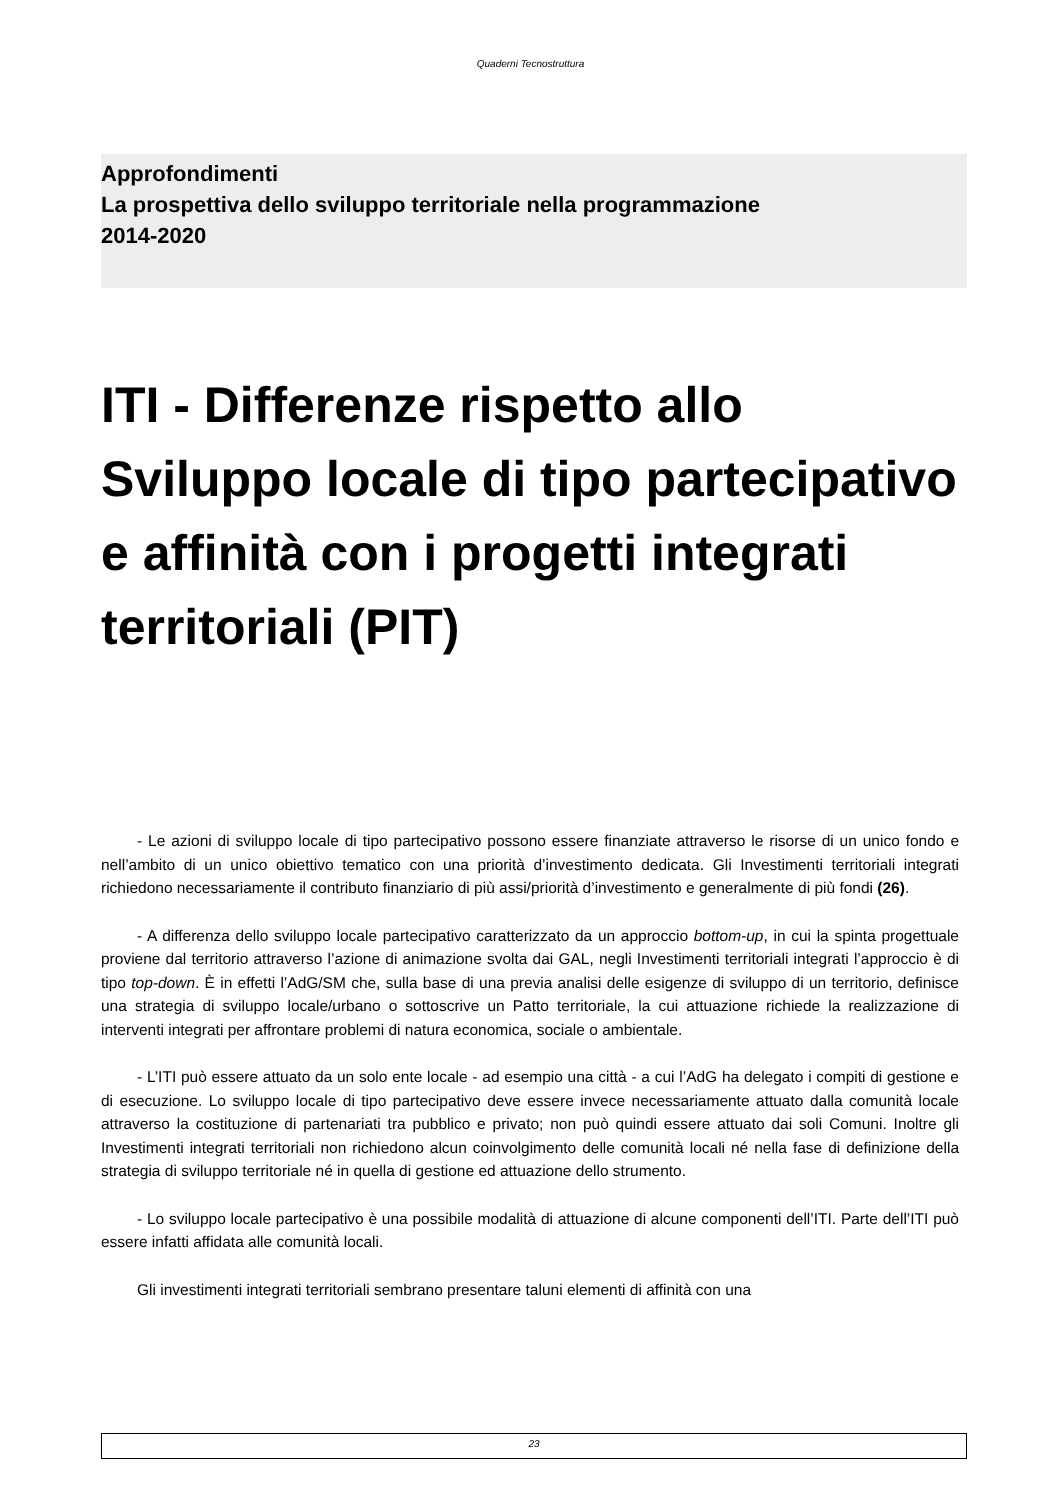Quaderni Tecnostruttura
Approfondimenti
La prospettiva dello sviluppo territoriale nella programmazione
2014-2020
ITI - Differenze rispetto allo Sviluppo locale di tipo partecipativo e affinità con i progetti integrati territoriali (PIT)
- Le azioni di sviluppo locale di tipo partecipativo possono essere finanziate attraverso le risorse di un unico fondo e nell’ambito di un unico obiettivo tematico con una priorità d’investimento dedicata. Gli Investimenti territoriali integrati richiedono necessariamente il contributo finanziario di più assi/priorità d’investimento e generalmente di più fondi (26).
- A differenza dello sviluppo locale partecipativo caratterizzato da un approccio bottom-up, in cui la spinta progettuale proviene dal territorio attraverso l’azione di animazione svolta dai GAL, negli Investimenti territoriali integrati l’approccio è di tipo top-down. È in effetti l’AdG/SM che, sulla base di una previa analisi delle esigenze di sviluppo di un territorio, definisce una strategia di sviluppo locale/urbano o sottoscrive un Patto territoriale, la cui attuazione richiede la realizzazione di interventi integrati per affrontare problemi di natura economica, sociale o ambientale.
- L’ITI può essere attuato da un solo ente locale - ad esempio una città - a cui l’AdG ha delegato i compiti di gestione e di esecuzione. Lo sviluppo locale di tipo partecipativo deve essere invece necessariamente attuato dalla comunità locale attraverso la costituzione di partenariati tra pubblico e privato; non può quindi essere attuato dai soli Comuni. Inoltre gli Investimenti integrati territoriali non richiedono alcun coinvolgimento delle comunità locali né nella fase di definizione della strategia di sviluppo territoriale né in quella di gestione ed attuazione dello strumento.
- Lo sviluppo locale partecipativo è una possibile modalità di attuazione di alcune componenti dell’ITI. Parte dell’ITI può essere infatti affidata alle comunità locali.
Gli investimenti integrati territoriali sembrano presentare taluni elementi di affinità con una
23